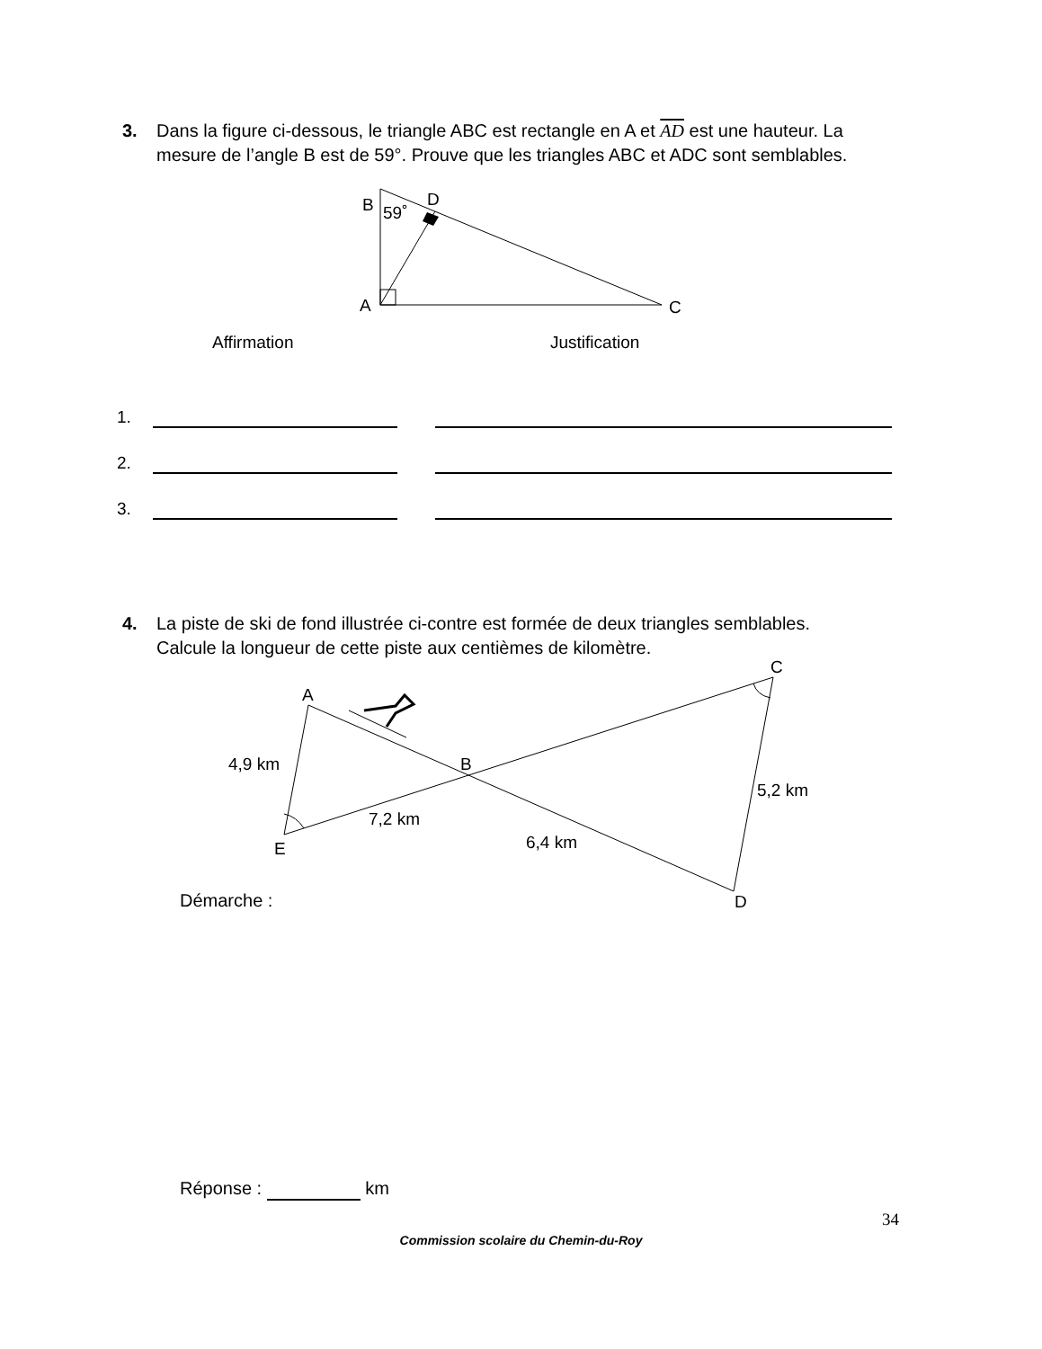3. Dans la figure ci-dessous, le triangle ABC est rectangle en A et AD est une hauteur. La
mesure de l’angle B est de 59°. Prouve que les triangles ABC et ADC sont semblables.
B
59˚
D
A
C
Affirmation
Justification
A
C
B
4,9 km
5,2 km
7,2 km
6,4 km
E
D
| 1. | | | |
| 2. | | | |
| 3. | | | |
4. La piste de ski de fond illustrée ci-contre est formée de deux triangles semblables.
Calcule la longueur de cette piste aux centièmes de kilomètre.
Démarche :
Réponse : km
34
Commission scolaire du Chemin-du-Roy